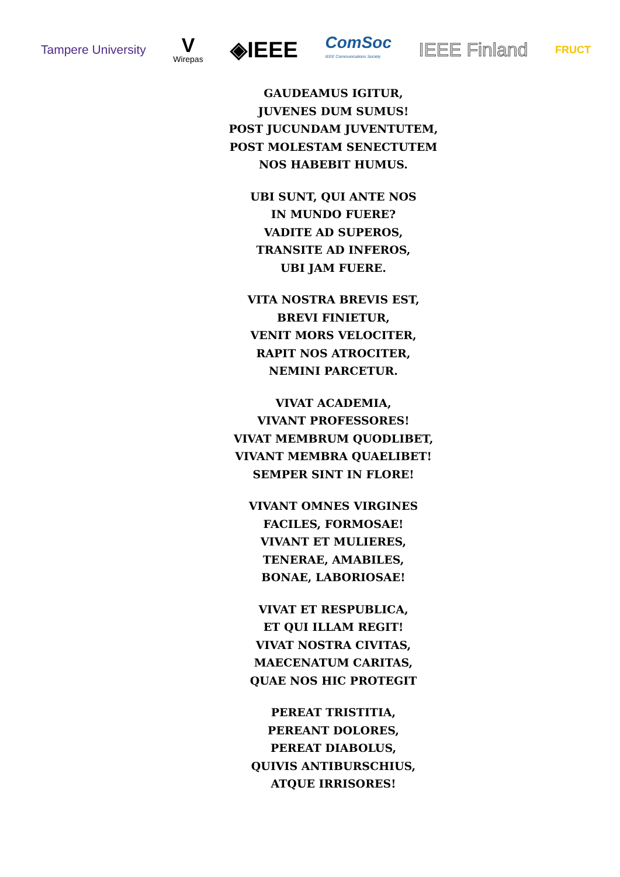Tampere University
V
Wirepas
◈IEEE
ComSoc
IEEE Communications Society
IEEE Finland
FRUCT
GAUDEAMUS IGITUR,
JUVENES DUM SUMUS!
POST JUCUNDAM JUVENTUTEM,
POST MOLESTAM SENECTUTEM
NOS HABEBIT HUMUS.
UBI SUNT, QUI ANTE NOS
IN MUNDO FUERE?
VADITE AD SUPEROS,
TRANSITE AD INFEROS,
UBI JAM FUERE.
VITA NOSTRA BREVIS EST,
BREVI FINIETUR,
VENIT MORS VELOCITER,
RAPIT NOS ATROCITER,
NEMINI PARCETUR.
VIVAT ACADEMIA,
VIVANT PROFESSORES!
VIVAT MEMBRUM QUODLIBET,
VIVANT MEMBRA QUAELIBET!
SEMPER SINT IN FLORE!
VIVANT OMNES VIRGINES
FACILES, FORMOSAE!
VIVANT ET MULIERES,
TENERAE, AMABILES,
BONAE, LABORIOSAE!
VIVAT ET RESPUBLICA,
ET QUI ILLAM REGIT!
VIVAT NOSTRA CIVITAS,
MAECENATUM CARITAS,
QUAE NOS HIC PROTEGIT
PEREAT TRISTITIA,
PEREANT DOLORES,
PEREAT DIABOLUS,
QUIVIS ANTIBURSCHIUS,
ATQUE IRRISORES!